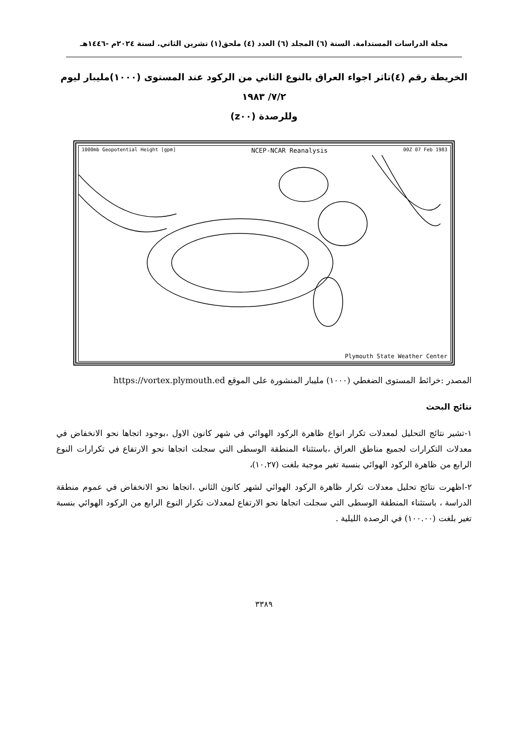مجلة الدراسات المستدامة. السنة (٦) المجلد (٦) العدد (٤) ملحق(١) تشرين الثاني. لسنة ٢٠٢٤م -١٤٤٦هـ
الخريطة رقم (٤)تاثر اجواء العراق بالنوع الثاني من الركود عند المستوى (١٠٠٠)مليبار ليوم ٧/٢/ ١٩٨٣
وللرصدة (z٠٠)
1000mb Geopotential Height [gpm] NCEP-NCAR Reanalysis 00Z 07 Feb 1983
Plymouth State Weather Center
المصدر :خرائط المستوى الضغطي (١٠٠٠) مليبار المنشورة على الموقع https://vortex.plymouth.ed
نتائج البحث
١-تشير نتائج التحليل لمعدلات تكرار انواع ظاهرة الركود الهوائي في شهر كانون الاول ،بوجود اتجاها نحو الانخفاض في معدلات التكرارات لجميع مناطق العراق ،باستثناء المنطقة الوسطى التي سجلت اتجاها نحو الارتفاع في تكرارات النوع الرابع من ظاهرة الركود الهوائي بنسبة تغير موجبة بلغت (١٠.٢٧)،
٢-اظهرت نتائج تحليل معدلات تكرار ظاهرة الركود الهوائي لشهر كانون الثاني ،اتجاها نحو الانخفاض في عموم منطقة الدراسة ، باستثناء المنطقة الوسطى التي سجلت اتجاها نحو الارتفاع لمعدلات تكرار النوع الرابع من الركود الهوائي بنسبة تغير بلغت (١٠٠.٠٠) في الرصدة الليلية .
٣٣٨٩